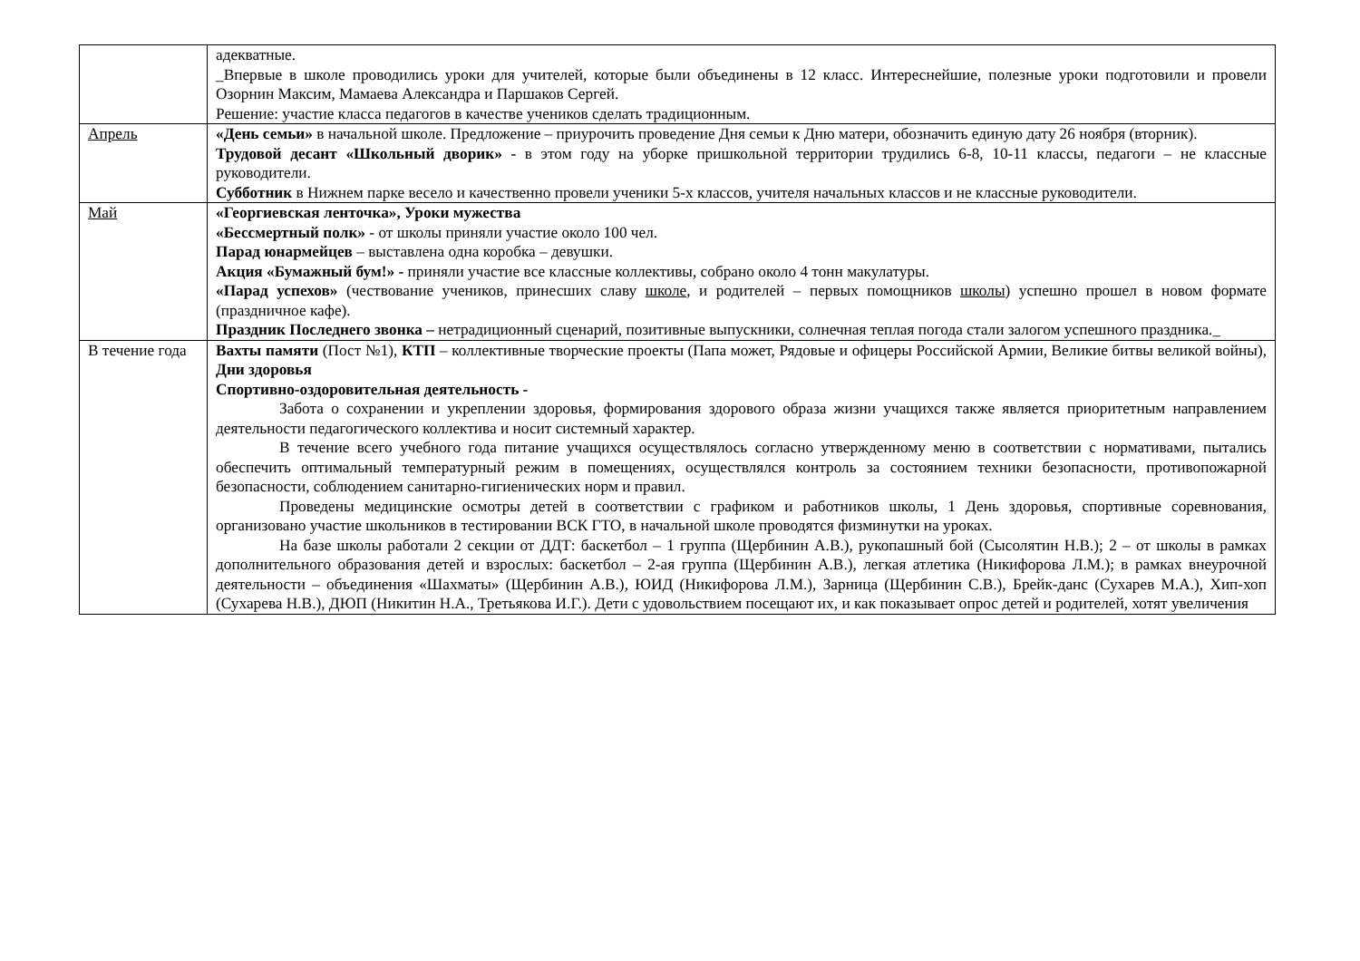| | адекватные. _Впервые в школе проводились уроки для учителей, которые были объединены в 12 класс. Интереснейшие, полезные уроки подготовили и провели Озорнин Максим, Мамаева Александра и Паршаков Сергей. Решение: участие класса педагогов в качестве учеников сделать традиционным. |
| Апрель | «День семьи» в начальной школе. Предложение – приурочить проведение Дня семьи к Дню матери, обозначить единую дату 26 ноября (вторник). Трудовой десант «Школьный дворик» - в этом году на уборке пришкольной территории трудились 6-8, 10-11 классы, педагоги – не классные руководители. Субботник в Нижнем парке весело и качественно провели ученики 5-х классов, учителя начальных классов и не классные руководители. |
| Май | «Георгиевская ленточка», Уроки мужества «Бессмертный полк» - от школы приняли участие около 100 чел. Парад юнармейцев – выставлена одна коробка – девушки. Акция «Бумажный бум!» - приняли участие все классные коллективы, собрано около 4 тонн макулатуры. «Парад успехов» (чествование учеников, принесших славу школе , и родителей – первых помощников школы ) успешно прошел в новом формате (праздничное кафе). Праздник Последнего звонка – нетрадиционный сценарий, позитивные выпускники, солнечная теплая погода стали залогом успешного праздника._ |
| В течение года | Вахты памяти (Пост №1), КТП – коллективные творческие проекты (Папа может, Рядовые и офицеры Российской Армии, Великие битвы великой войны), Дни здоровья Спортивно-оздоровительная деятельность - Забота о сохранении и укреплении здоровья, формирования здорового образа жизни учащихся также является приоритетным направлением деятельности педагогического коллектива и носит системный характер. В течение всего учебного года питание учащихся осуществлялось согласно утвержденному меню в соответствии с нормативами, пытались обеспечить оптимальный температурный режим в помещениях, осуществлялся контроль за состоянием техники безопасности, противопожарной безопасности, соблюдением санитарно-гигиенических норм и правил. Проведены медицинские осмотры детей в соответствии с графиком и работников школы, 1 День здоровья, спортивные соревнования, организовано участие школьников в тестировании ВСК ГТО, в начальной школе проводятся физминутки на уроках. На базе школы работали 2 секции от ДДТ: баскетбол – 1 группа (Щербинин А.В.), рукопашный бой (Сысолятин Н.В.); 2 – от школы в рамках дополнительного образования детей и взрослых: баскетбол – 2-ая группа (Щербинин А.В.), легкая атлетика (Никифорова Л.М.); в рамках внеурочной деятельности – объединения «Шахматы» (Щербинин А.В.), ЮИД (Никифорова Л.М.), Зарница (Щербинин С.В.), Брейк-данс (Сухарев М.А.), Хип-хоп (Сухарева Н.В.), ДЮП (Никитин Н.А., Третьякова И.Г.). Дети с удовольствием посещают их, и как показывает опрос детей и родителей, хотят увеличения |